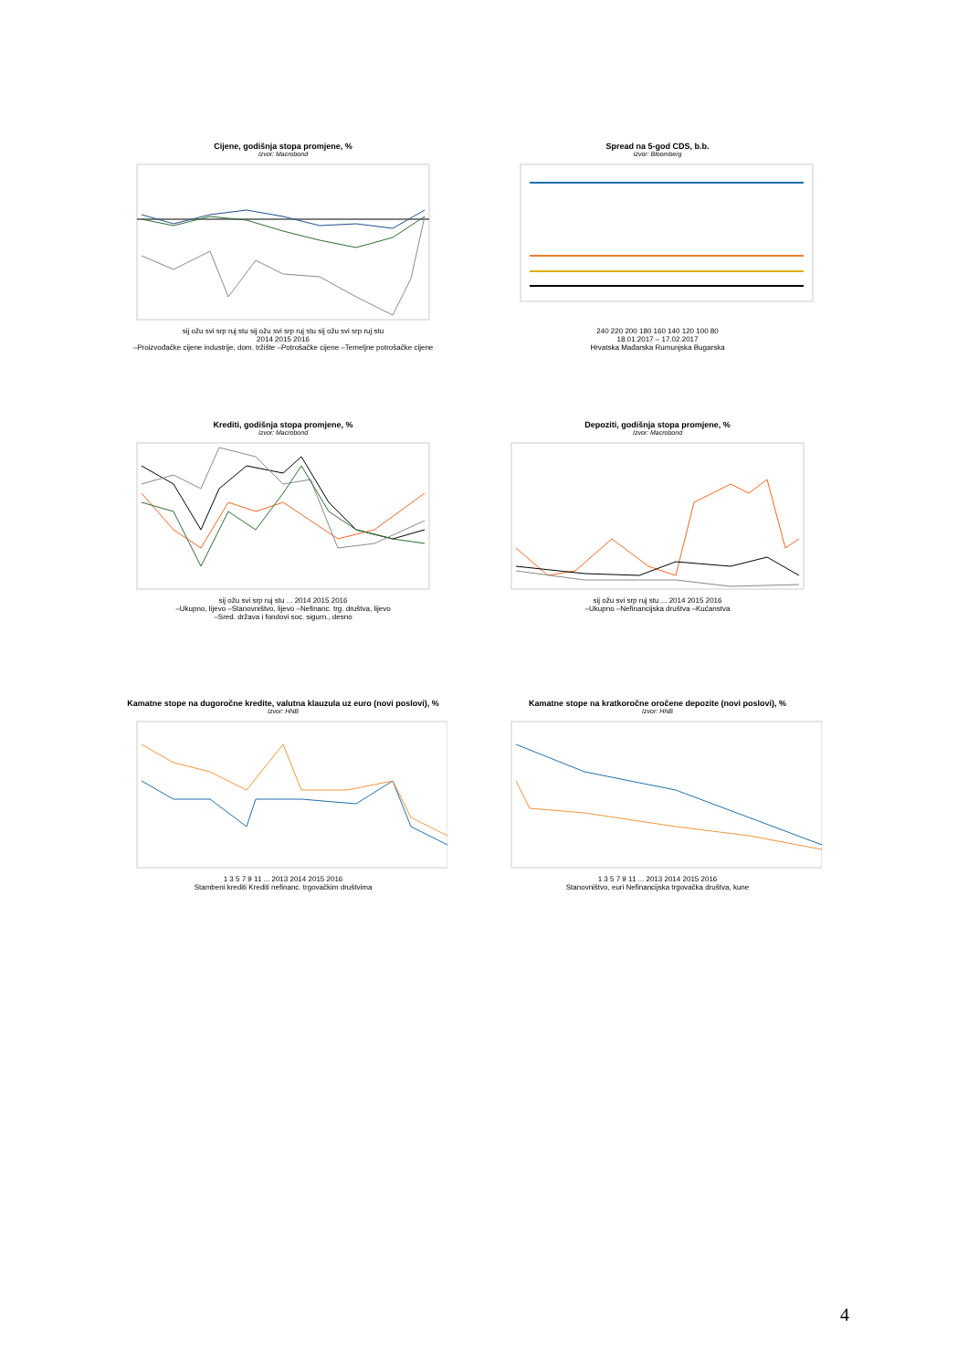Cijene, godišnja stopa promjene, %
Izvor: Macrobond
sij ožu svi srp ruj stu sij ožu svi srp ruj stu sij ožu svi srp ruj stu
2014 2015 2016
–Proizvođačke cijene industrije, dom. tržište –Potrošačke cijene –Temeljne potrošačke cijene
Spread na 5-god CDS, b.b.
Izvor: Bloomberg
240 220 200 180 160 140 120 100 80
18.01.2017 – 17.02.2017
Hrvatska Mađarska Rumunjska Bugarska
Krediti, godišnja stopa promjene, %
Izvor: Macrobond
sij ožu svi srp ruj stu ... 2014 2015 2016
–Ukupno, lijevo –Stanovništvo, lijevo –Nefinanc. trg. društva, lijevo
–Sred. država i fondovi soc. sigurn., desno
Depoziti, godišnja stopa promjene, %
Izvor: Macrobond
sij ožu svi srp ruj stu ... 2014 2015 2016
–Ukupno –Nefinancijska društva –Kućanstva
Kamatne stope na dugoročne kredite, valutna klauzula uz euro (novi poslovi), %
Izvor: HNB
1 3 5 7 9 11 ... 2013 2014 2015 2016
Stambeni krediti Krediti nefinanc. trgovačkim društvima
Kamatne stope na kratkoročne oročene depozite (novi poslovi), %
Izvor: HNB
1 3 5 7 9 11 ... 2013 2014 2015 2016
Stanovništvo, euri Nefinancijska trgovačka društva, kune
4